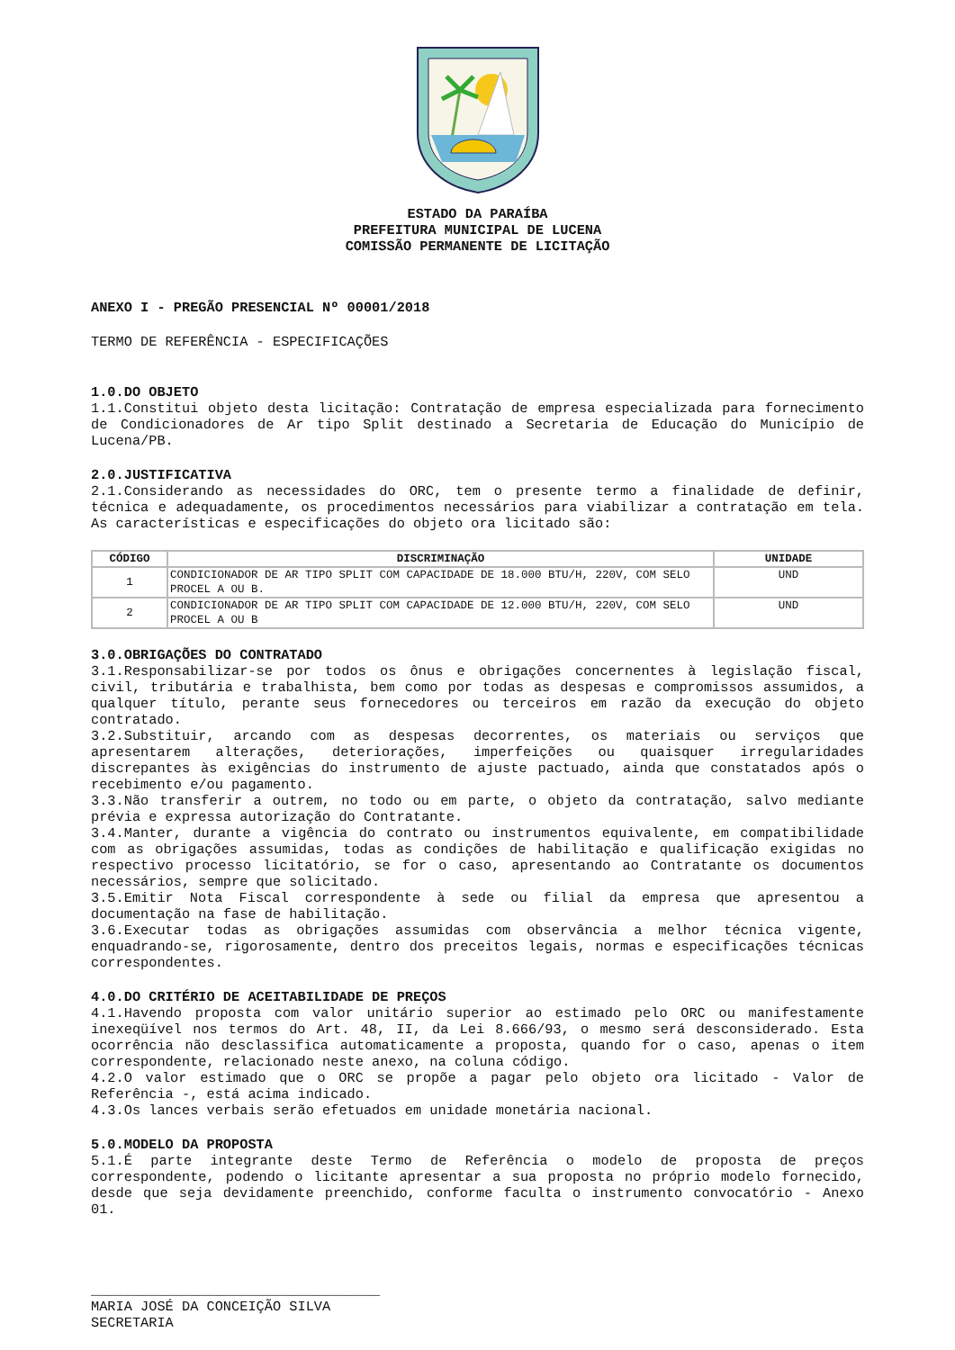ESTADO DA PARAÍBA
PREFEITURA MUNICIPAL DE LUCENA
COMISSÃO PERMANENTE DE LICITAÇÃO
ANEXO I - PREGÃO PRESENCIAL Nº 00001/2018
TERMO DE REFERÊNCIA - ESPECIFICAÇÕES
1.0.DO OBJETO
1.1.Constitui objeto desta licitação: Contratação de empresa especializada para fornecimento de Condicionadores de Ar tipo Split destinado a Secretaria de Educação do Município de Lucena/PB.
2.0.JUSTIFICATIVA
2.1.Considerando as necessidades do ORC, tem o presente termo a finalidade de definir, técnica e adequadamente, os procedimentos necessários para viabilizar a contratação em tela. As características e especificações do objeto ora licitado são:
| CÓDIGO | DISCRIMINAÇÃO | UNIDADE |
| --- | --- | --- |
| 1 | CONDICIONADOR DE AR TIPO SPLIT COM CAPACIDADE DE 18.000 BTU/H, 220V, COM SELO PROCEL A OU B. | UND |
| 2 | CONDICIONADOR DE AR TIPO SPLIT COM CAPACIDADE DE 12.000 BTU/H, 220V, COM SELO PROCEL A OU B | UND |
3.0.OBRIGAÇÕES DO CONTRATADO
3.1.Responsabilizar-se por todos os ônus e obrigações concernentes à legislação fiscal, civil, tributária e trabalhista, bem como por todas as despesas e compromissos assumidos, a qualquer título, perante seus fornecedores ou terceiros em razão da execução do objeto contratado.
3.2.Substituir, arcando com as despesas decorrentes, os materiais ou serviços que apresentarem alterações, deteriorações, imperfeições ou quaisquer irregularidades discrepantes às exigências do instrumento de ajuste pactuado, ainda que constatados após o recebimento e/ou pagamento.
3.3.Não transferir a outrem, no todo ou em parte, o objeto da contratação, salvo mediante prévia e expressa autorização do Contratante.
3.4.Manter, durante a vigência do contrato ou instrumentos equivalente, em compatibilidade com as obrigações assumidas, todas as condições de habilitação e qualificação exigidas no respectivo processo licitatório, se for o caso, apresentando ao Contratante os documentos necessários, sempre que solicitado.
3.5.Emitir Nota Fiscal correspondente à sede ou filial da empresa que apresentou a documentação na fase de habilitação.
3.6.Executar todas as obrigações assumidas com observância a melhor técnica vigente, enquadrando-se, rigorosamente, dentro dos preceitos legais, normas e especificações técnicas correspondentes.
4.0.DO CRITÉRIO DE ACEITABILIDADE DE PREÇOS
4.1.Havendo proposta com valor unitário superior ao estimado pelo ORC ou manifestamente inexeqüível nos termos do Art. 48, II, da Lei 8.666/93, o mesmo será desconsiderado. Esta ocorrência não desclassifica automaticamente a proposta, quando for o caso, apenas o item correspondente, relacionado neste anexo, na coluna código.
4.2.O valor estimado que o ORC se propõe a pagar pelo objeto ora licitado - Valor de Referência -, está acima indicado.
4.3.Os lances verbais serão efetuados em unidade monetária nacional.
5.0.MODELO DA PROPOSTA
5.1.É parte integrante deste Termo de Referência o modelo de proposta de preços correspondente, podendo o licitante apresentar a sua proposta no próprio modelo fornecido, desde que seja devidamente preenchido, conforme faculta o instrumento convocatório - Anexo 01.
___________________________________
MARIA JOSÉ DA CONCEIÇÃO SILVA
SECRETARIA